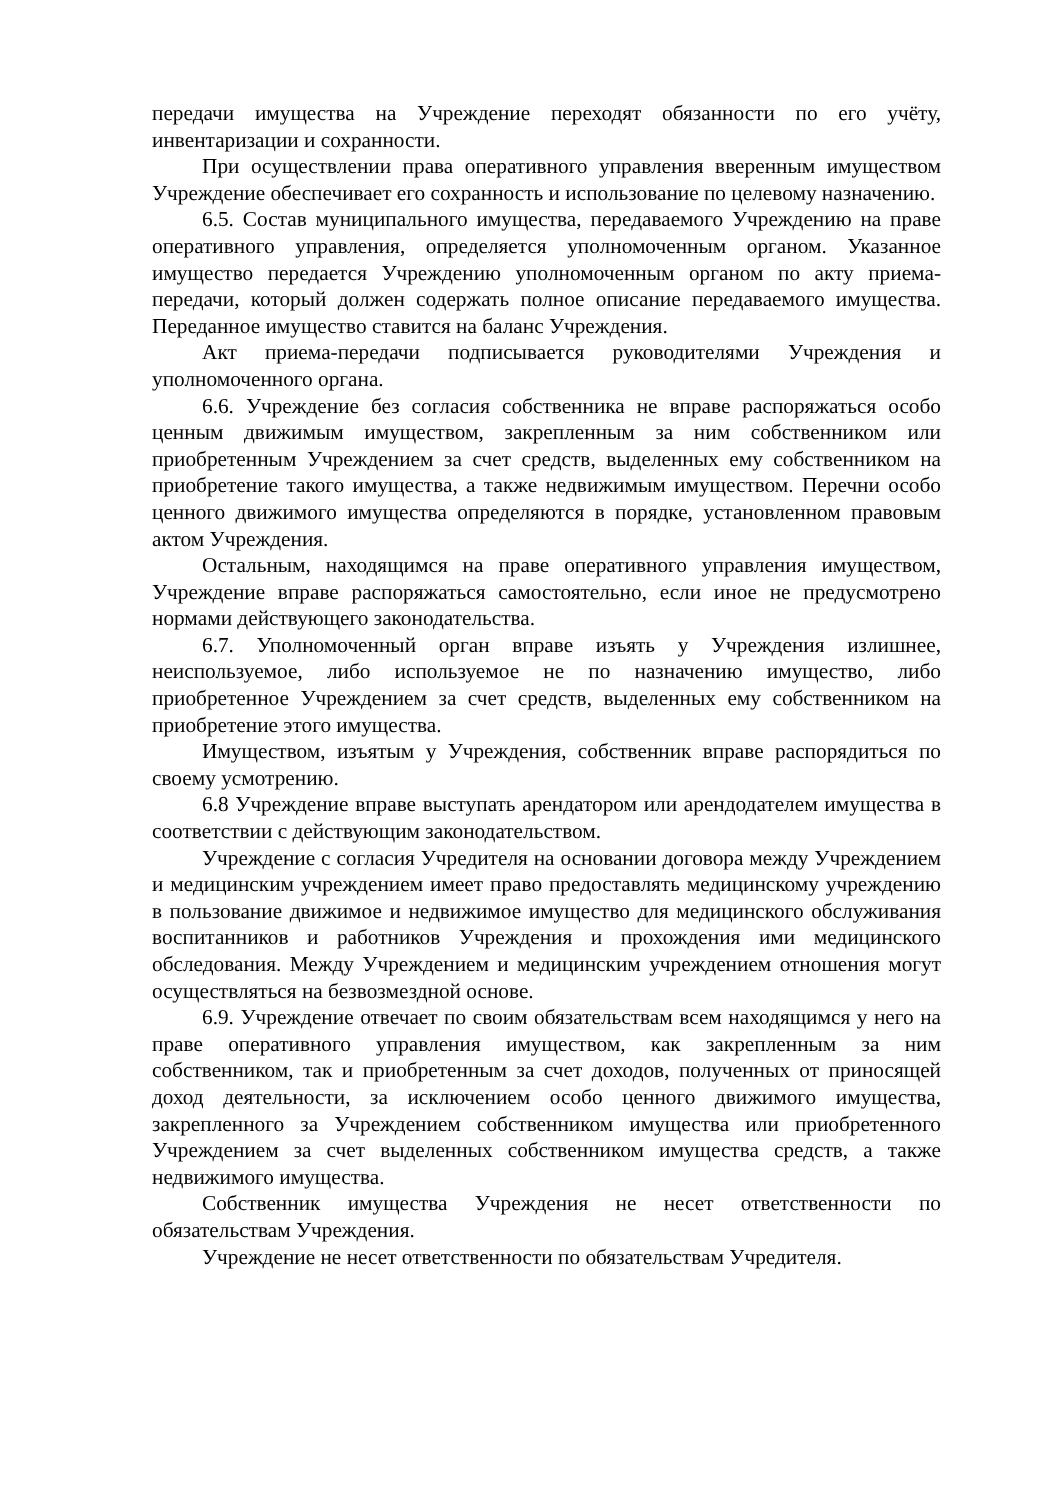передачи имущества на Учреждение переходят обязанности по его учёту, инвентаризации и сохранности.
При осуществлении права оперативного управления вверенным имуществом Учреждение обеспечивает его сохранность и использование по целевому назначению.
6.5. Состав муниципального имущества, передаваемого Учреждению на праве оперативного управления, определяется уполномоченным органом. Указанное имущество передается Учреждению уполномоченным органом по акту приема-передачи, который должен содержать полное описание передаваемого имущества. Переданное имущество ставится на баланс Учреждения.
Акт приема-передачи подписывается руководителями Учреждения и уполномоченного органа.
6.6. Учреждение без согласия собственника не вправе распоряжаться особо ценным движимым имуществом, закрепленным за ним собственником или приобретенным Учреждением за счет средств, выделенных ему собственником на приобретение такого имущества, а также недвижимым имуществом. Перечни особо ценного движимого имущества определяются в порядке, установленном правовым актом Учреждения.
Остальным, находящимся на праве оперативного управления имуществом, Учреждение вправе распоряжаться самостоятельно, если иное не предусмотрено нормами действующего законодательства.
6.7. Уполномоченный орган вправе изъять у Учреждения излишнее, неиспользуемое, либо используемое не по назначению имущество, либо приобретенное Учреждением за счет средств, выделенных ему собственником на приобретение этого имущества.
Имуществом, изъятым у Учреждения, собственник вправе распорядиться по своему усмотрению.
6.8 Учреждение вправе выступать арендатором или арендодателем имущества в соответствии с действующим законодательством.
Учреждение с согласия Учредителя на основании договора между Учреждением и медицинским учреждением имеет право предоставлять медицинскому учреждению в пользование движимое и недвижимое имущество для медицинского обслуживания воспитанников и работников Учреждения и прохождения ими медицинского обследования. Между Учреждением и медицинским учреждением отношения могут осуществляться на безвозмездной основе.
6.9. Учреждение отвечает по своим обязательствам всем находящимся у него на праве оперативного управления имуществом, как закрепленным за ним собственником, так и приобретенным за счет доходов, полученных от приносящей доход деятельности, за исключением особо ценного движимого имущества, закрепленного за Учреждением собственником имущества или приобретенного Учреждением за счет выделенных собственником имущества средств, а также недвижимого имущества.
Собственник имущества Учреждения не несет ответственности по обязательствам Учреждения.
Учреждение не несет ответственности по обязательствам Учредителя.